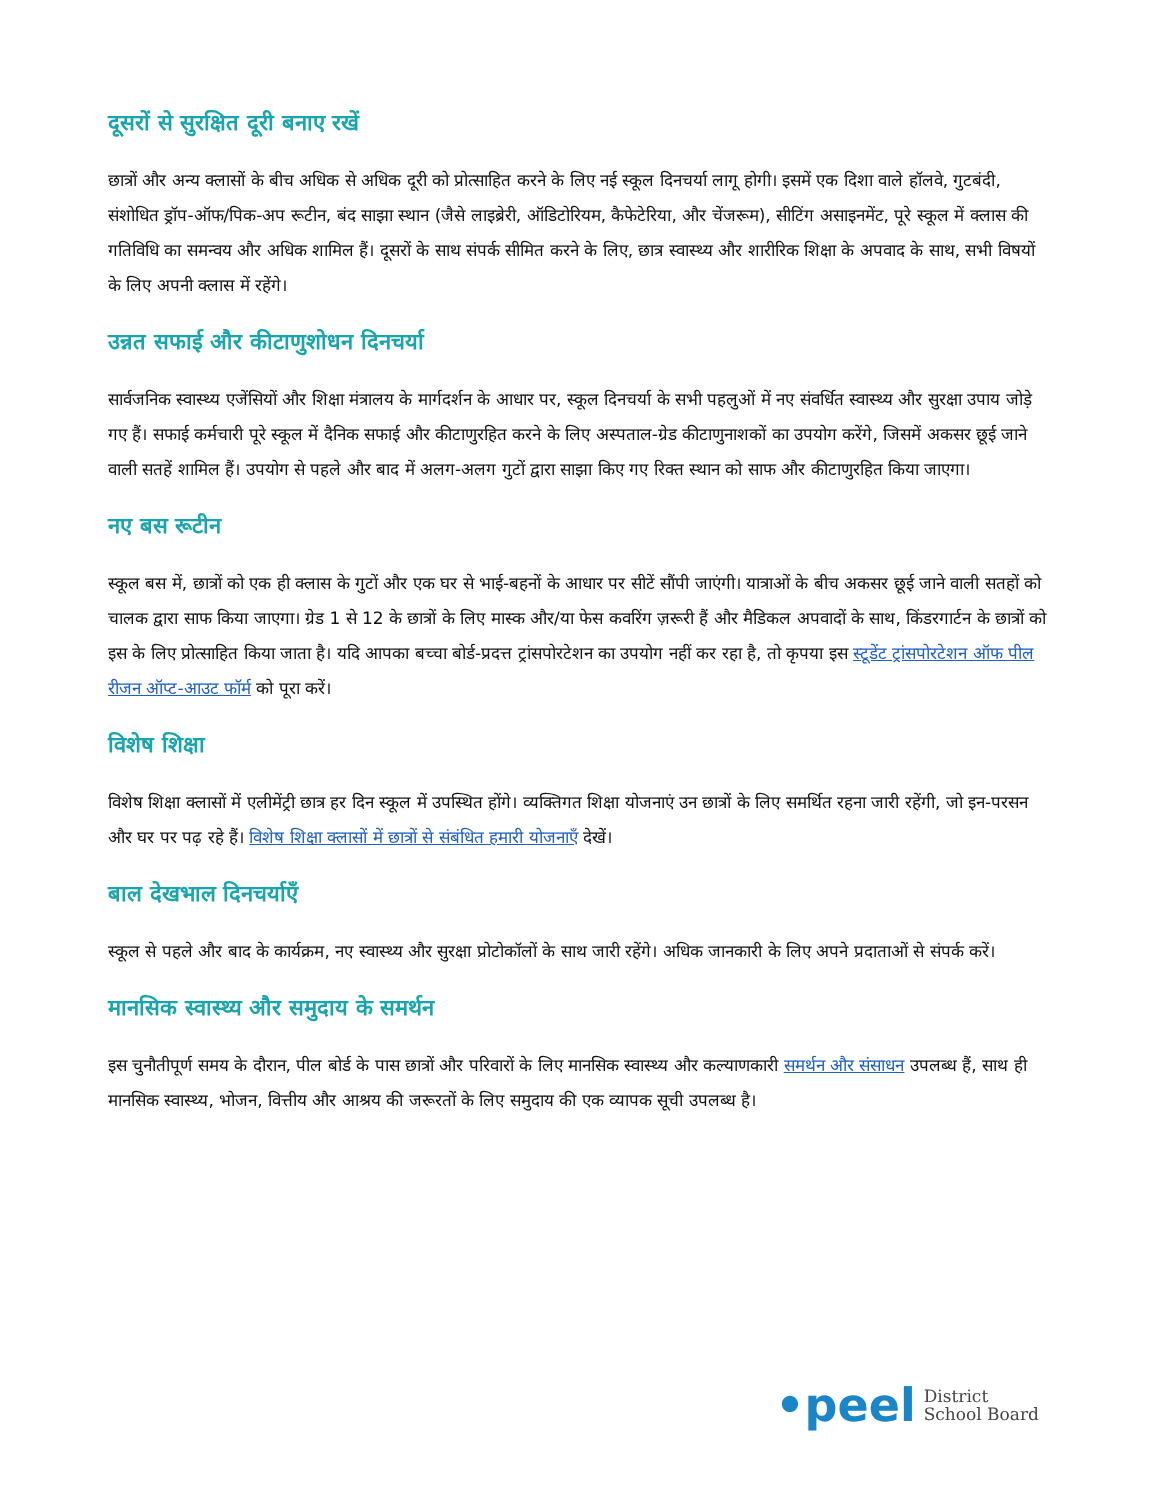दूसरों से सुरक्षित दूरी बनाए रखें
छात्रों और अन्य क्लासों के बीच अधिक से अधिक दूरी को प्रोत्साहित करने के लिए नई स्कूल दिनचर्या लागू होगी। इसमें एक दिशा वाले हॉलवे, गुटबंदी, संशोधित ड्रॉप-ऑफ/पिक-अप रूटीन, बंद साझा स्थान (जैसे लाइब्रेरी, ऑडिटोरियम, कैफेटेरिया, और चेंजरूम), सीटिंग असाइनमेंट, पूरे स्कूल में क्लास की गतिविधि का समन्वय और अधिक शामिल हैं। दूसरों के साथ संपर्क सीमित करने के लिए, छात्र स्वास्थ्य और शारीरिक शिक्षा के अपवाद के साथ, सभी विषयों के लिए अपनी क्लास में रहेंगे।
उन्नत सफाई और कीटाणुशोधन दिनचर्या
सार्वजनिक स्वास्थ्य एजेंसियों और शिक्षा मंत्रालय के मार्गदर्शन के आधार पर, स्कूल दिनचर्या के सभी पहलुओं में नए संवर्धित स्वास्थ्य और सुरक्षा उपाय जोड़े गए हैं। सफाई कर्मचारी पूरे स्कूल में दैनिक सफाई और कीटाणुरहित करने के लिए अस्पताल-ग्रेड कीटाणुनाशकों का उपयोग करेंगे, जिसमें अकसर छूई जाने वाली सतहें शामिल हैं। उपयोग से पहले और बाद में अलग-अलग गुटों द्वारा साझा किए गए रिक्त स्थान को साफ और कीटाणुरहित किया जाएगा।
नए बस रूटीन
स्कूल बस में, छात्रों को एक ही क्लास के गुटों और एक घर से भाई-बहनों के आधार पर सीटें सौंपी जाएंगी। यात्राओं के बीच अकसर छूई जाने वाली सतहों को चालक द्वारा साफ किया जाएगा। ग्रेड 1 से 12 के छात्रों के लिए मास्क और/या फेस कवरिंग ज़रूरी हैं और मैडिकल अपवादों के साथ, किंडरगार्टन के छात्रों को इस के लिए प्रोत्साहित किया जाता है। यदि आपका बच्चा बोर्ड-प्रदत्त ट्रांसपोरटेशन का उपयोग नहीं कर रहा है, तो कृपया इस स्टूडेंट ट्रांसपोरटेशन ऑफ पील रीजन ऑप्ट-आउट फॉर्म को पूरा करें।
विशेष शिक्षा
विशेष शिक्षा क्लासों में एलीमेंट्री छात्र हर दिन स्कूल में उपस्थित होंगे। व्यक्तिगत शिक्षा योजनाएं उन छात्रों के लिए समर्थित रहना जारी रहेंगी, जो इन-परसन और घर पर पढ़ रहे हैं। विशेष शिक्षा क्लासों में छात्रों से संबंधित हमारी योजनाएँ देखें।
बाल देखभाल दिनचर्याएँ
स्कूल से पहले और बाद के कार्यक्रम, नए स्वास्थ्य और सुरक्षा प्रोटोकॉलों के साथ जारी रहेंगे। अधिक जानकारी के लिए अपने प्रदाताओं से संपर्क करें।
मानसिक स्वास्थ्य और समुदाय के समर्थन
इस चुनौतीपूर्ण समय के दौरान, पील बोर्ड के पास छात्रों और परिवारों के लिए मानसिक स्वास्थ्य और कल्याणकारी समर्थन और संसाधन उपलब्ध हैं, साथ ही मानसिक स्वास्थ्य, भोजन, वित्तीय और आश्रय की जरूरतों के लिए समुदाय की एक व्यापक सूची उपलब्ध है।
•peel District
School Board